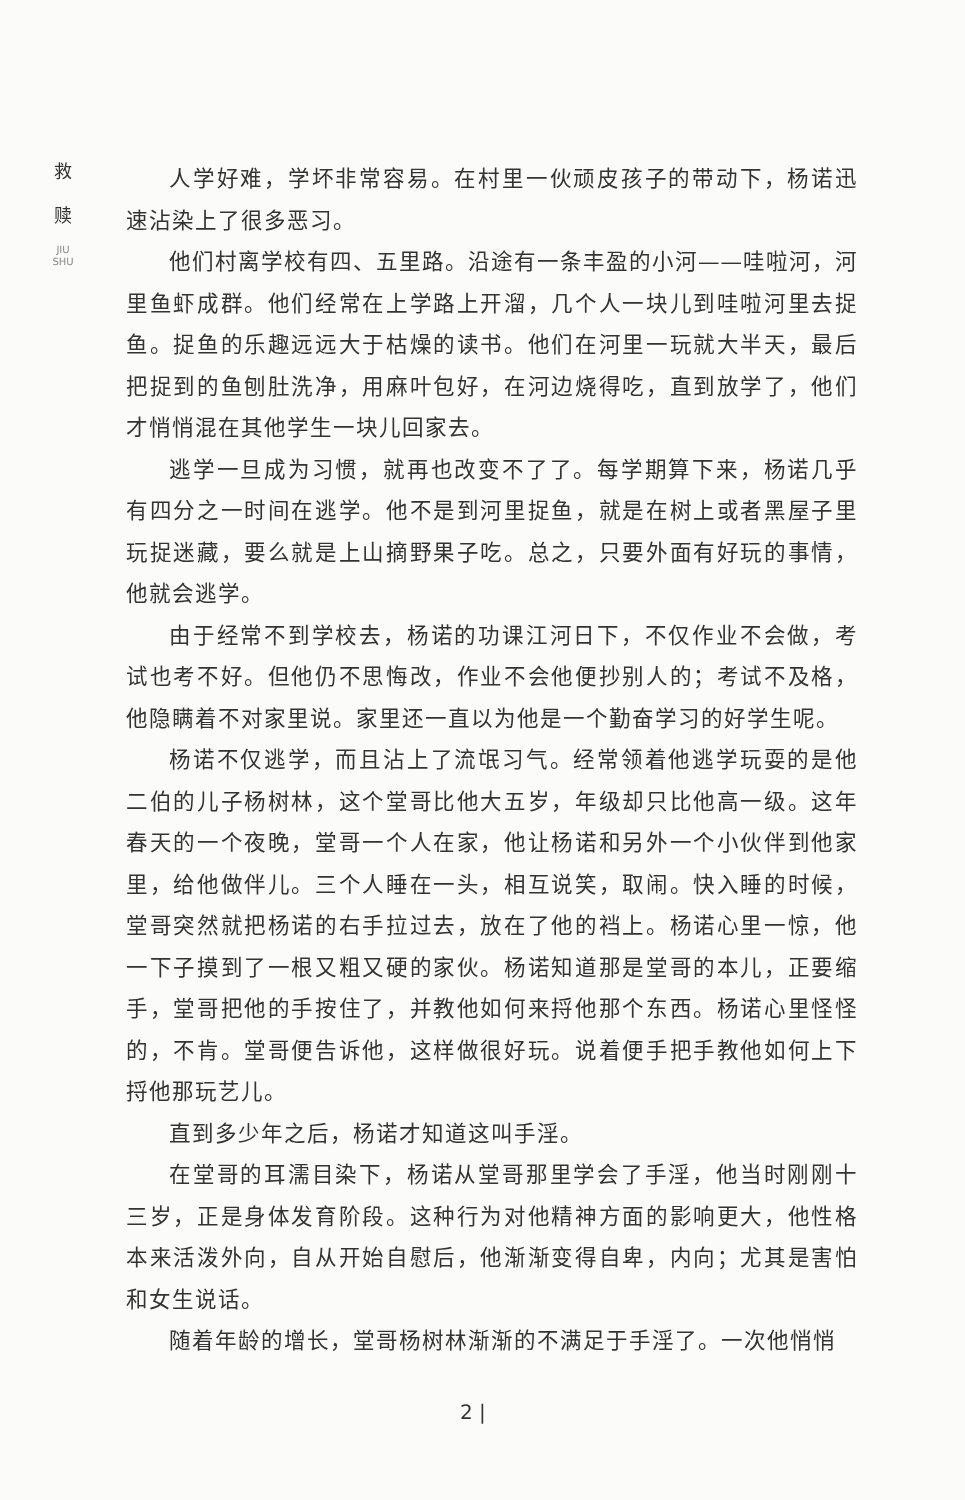救
赎
JIU SHU
人学好难，学坏非常容易。在村里一伙顽皮孩子的带动下，杨诺迅速沾染上了很多恶习。
他们村离学校有四、五里路。沿途有一条丰盈的小河——哇啦河，河里鱼虾成群。他们经常在上学路上开溜，几个人一块儿到哇啦河里去捉鱼。捉鱼的乐趣远远大于枯燥的读书。他们在河里一玩就大半天，最后把捉到的鱼刨肚洗净，用麻叶包好，在河边烧得吃，直到放学了，他们才悄悄混在其他学生一块儿回家去。
逃学一旦成为习惯，就再也改变不了了。每学期算下来，杨诺几乎有四分之一时间在逃学。他不是到河里捉鱼，就是在树上或者黑屋子里玩捉迷藏，要么就是上山摘野果子吃。总之，只要外面有好玩的事情，他就会逃学。
由于经常不到学校去，杨诺的功课江河日下，不仅作业不会做，考试也考不好。但他仍不思悔改，作业不会他便抄别人的；考试不及格，他隐瞒着不对家里说。家里还一直以为他是一个勤奋学习的好学生呢。
杨诺不仅逃学，而且沾上了流氓习气。经常领着他逃学玩耍的是他二伯的儿子杨树林，这个堂哥比他大五岁，年级却只比他高一级。这年春天的一个夜晚，堂哥一个人在家，他让杨诺和另外一个小伙伴到他家里，给他做伴儿。三个人睡在一头，相互说笑，取闹。快入睡的时候，堂哥突然就把杨诺的右手拉过去，放在了他的裆上。杨诺心里一惊，他一下子摸到了一根又粗又硬的家伙。杨诺知道那是堂哥的本儿，正要缩手，堂哥把他的手按住了，并教他如何来捋他那个东西。杨诺心里怪怪的，不肯。堂哥便告诉他，这样做很好玩。说着便手把手教他如何上下捋他那玩艺儿。
直到多少年之后，杨诺才知道这叫手淫。
在堂哥的耳濡目染下，杨诺从堂哥那里学会了手淫，他当时刚刚十三岁，正是身体发育阶段。这种行为对他精神方面的影响更大，他性格本来活泼外向，自从开始自慰后，他渐渐变得自卑，内向；尤其是害怕和女生说话。
随着年龄的增长，堂哥杨树林渐渐的不满足于手淫了。一次他悄悄
2 |